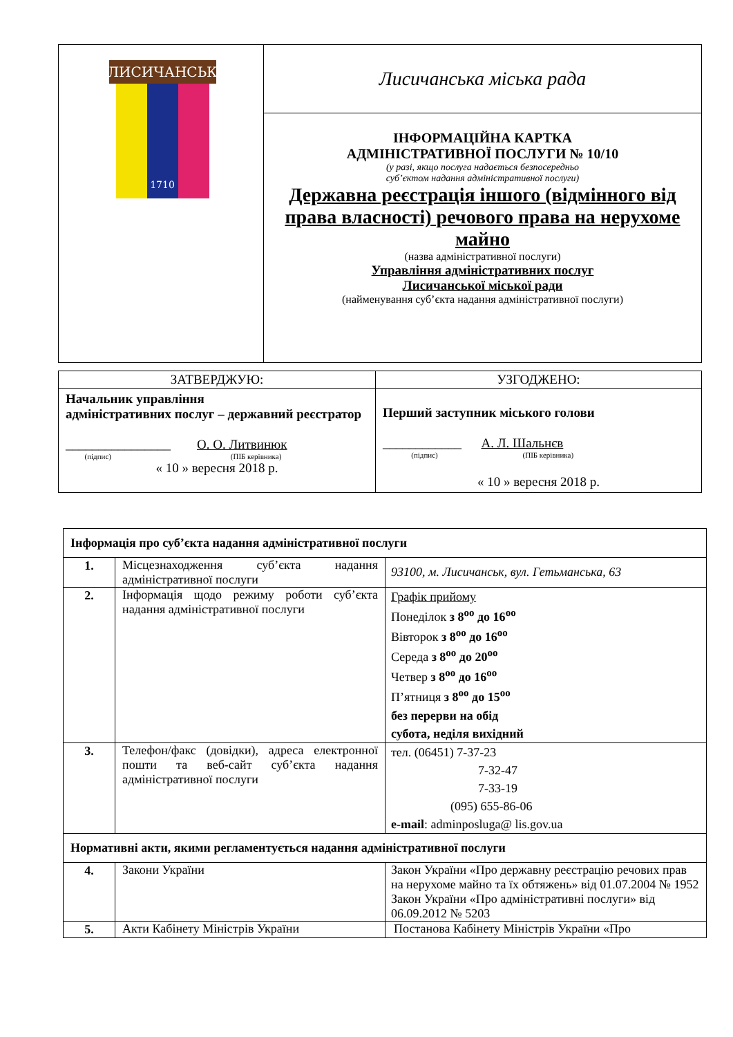| ЛИСИЧАНСЬК 1710 | Лисичанська міська рада |
| | ІНФОРМАЦІЙНА КАРТКА АДМІНІСТРАТИВНОЇ ПОСЛУГИ № 10/10 (у разі, якщо послуга надається безпосередньо суб’єктом надання адміністративної послуги) Державна реєстрація іншого (відмінного від права власності) речового права на нерухоме майно (назва адміністративної послуги) Управління адміністративних послуг Лисичанської міської ради (найменування суб’єкта надання адміністративної послуги) |
| ЗАТВЕРДЖУЮ: | УЗГОДЖЕНО: |
| Начальник управління адміністративних послуг – державний реєстратор ________________ О. О. Литвинюк (підпис) (ПІБ керівника) « 10 » вересня 2018 р. | Перший заступник міського голови ____________ А. Л. Шальнєв (підпис) (ПІБ керівника) « 10 » вересня 2018 р. |
| Інформація про суб’єкта надання адміністративної послуги | | |
| --- | --- | --- |
| 1. | Місцезнаходження суб’єкта надання адміністративної послуги | 93100, м. Лисичанськ, вул. Гетьманська, 63 |
| 2. | Інформація щодо режиму роботи суб’єкта надання адміністративної послуги | Графік прийому Понеділок з 8<sup>оо</sup> до 16<sup>оо</sup> Вівторок з 8<sup>оо</sup> до 16<sup>оо</sup> Середа з 8<sup>оо</sup> до 20<sup>оо</sup> Четвер з 8<sup>оо</sup> до 16<sup>оо</sup> П’ятниця з 8<sup>оо</sup> до 15<sup>оо</sup> без перерви на обід субота, неділя вихідний |
| 3. | Телефон/факс (довідки), адреса електронної пошти та веб-сайт суб’єкта надання адміністративної послуги | тел. (06451) 7-37-23 7-32-47 7-33-19 (095) 655-86-06 e-mail : adminposluga@ lis.gov.ua |
| Нормативні акти, якими регламентується надання адміністративної послуги | | |
| 4. | Закони України | Закон України «Про державну реєстрацію речових прав на нерухоме майно та їх обтяжень» від 01.07.2004 № 1952 Закон України «Про адміністративні послуги» від 06.09.2012 № 5203 |
| 5. | Акти Кабінету Міністрів України | Постанова Кабінету Міністрів України «Про |